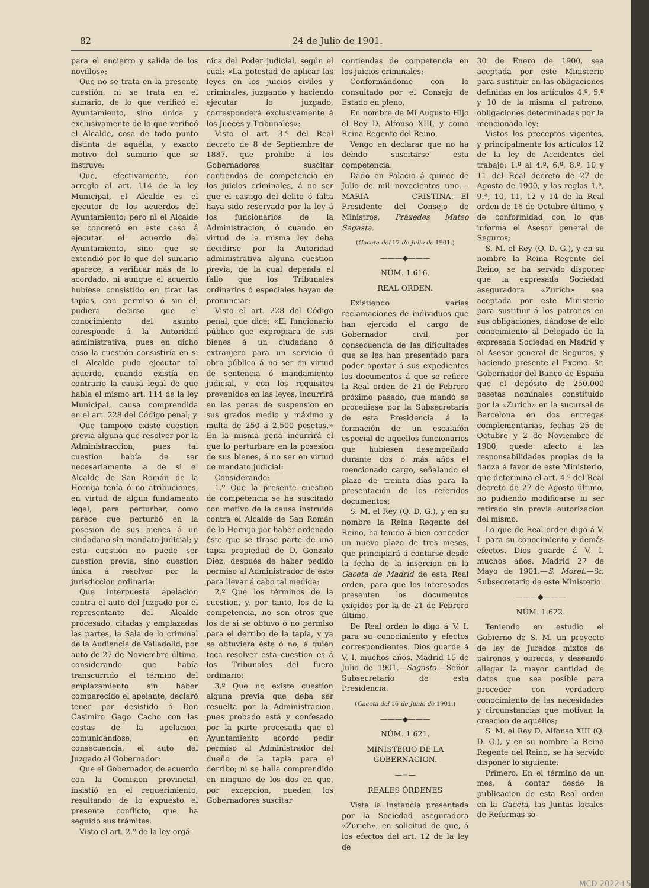82 24 de Julio de 1901.
para el encierro y salida de los novillos»:
Que no se trata en la presente cuestión, ni se trata en el sumario, de lo que verificó el Ayuntamiento, sino única y exclusivamente de lo que verificó el Alcalde, cosa de todo punto distinta de aquélla, y exacto motivo del sumario que se instruye:
Que, efectivamente, con arreglo al art. 114 de la ley Municipal, el Alcalde es el ejecutor de los acuerdos del Ayuntamiento; pero ni el Alcalde se concretó en este caso á ejecutar el acuerdo del Ayuntamiento, sino que se extendió por lo que del sumario aparece, á verificar más de lo acordado, ni aunque el acuerdo hubiese consistido en tirar las tapias, con permiso ó sin él, pudiera decirse que el conocimiento del asunto coresponde á la Autoridad administrativa, pues en dicho caso la cuestión consistiría en si el Alcalde pudo ejecutar tal acuerdo, cuando existía en contrario la causa legal de que habla el mismo art. 114 de la ley Municipal, causa comprendida en el art. 228 del Código penal; y
Que tampoco existe cuestion previa alguna que resolver por la Administraccion, pues tal cuestion había de ser necesariamente la de si el Alcalde de San Román de la Hornija tenía ó no atribuciones, en virtud de algun fundamento legal, para perturbar, como parece que perturbó en la posesion de sus bienes á un ciudadano sin mandato judicial; y esta cuestión no puede ser cuestion previa, sino cuestion única á resolver por la jurisdiccion ordinaria:
Que interpuesta apelacion contra el auto del Juzgado por el representante del Alcalde procesado, citadas y emplazadas las partes, la Sala de lo criminal de la Audiencia de Valladolid, por auto de 27 de Noviembre último, considerando que había transcurrido el término del emplazamiento sin haber comparecido el apelante, declaró tener por desistido á Don Casimiro Gago Cacho con las costas de la apelacion, comunicándose, en consecuencia, el auto del Juzgado al Gobernador:
Que el Gobernador, de acuerdo con la Comision provincial, insistió en el requerimiento, resultando de lo expuesto el presente conflicto, que ha seguido sus trámites.
Visto el art. 2.º de la ley orgá-
nica del Poder judicial, según el cual: «La potestad de aplicar las leyes en los juicios civiles y criminales, juzgando y haciendo ejecutar lo juzgado, corresponderá exclusivamente á los Jueces y Tribunales»:
Visto el art. 3.º del Real decreto de 8 de Septiembre de 1887, que prohibe á los Gobernadores suscitar contiendas de competencia en los juicios criminales, á no ser que el castigo del delito ó falta haya sido reservado por la ley á los funcionarios de la Administracion, ó cuando en virtud de la misma ley deba decidirse por la Autoridad administrativa alguna cuestion previa, de la cual dependa el fallo que los Tribunales ordinarios ó especiales hayan de pronunciar:
Visto el art. 228 del Código penal, que dice: «El funcionario público que expropiara de sus bienes á un ciudadano ó extranjero para un servicio ú obra pública á no ser en virtud de sentencia ó mandamiento judicial, y con los requisitos prevenidos en las leyes, incurrirá en las penas de suspension en sus grados medio y máximo y multa de 250 á 2.500 pesetas.» En la misma pena incurrirá el que lo perturbare en la posesion de sus bienes, á no ser en virtud de mandato judicial:
Considerando:
1.º Que la presente cuestion de competencia se ha suscitado con motivo de la causa instruida contra el Alcalde de San Román de la Hornija por haber ordenado éste que se tirase parte de una tapia propiedad de D. Gonzalo Diez, después de haber pedido permiso al Administrador de éste para llevar á cabo tal medida:
2.º Que los términos de la cuestion, y, por tanto, los de la competencia, no son otros que los de si se obtuvo ó no permiso para el derribo de la tapia, y ya se obtuviera éste ó no, á quien toca resolver esta cuestion es á los Tribunales del fuero ordinario:
3.º Que no existe cuestion alguna previa que deba ser resuelta por la Administracion, pues probado está y confesado por la parte procesada que el Ayuntamiento acordó pedir permiso al Administrador del dueño de la tapia para el derribo; ni se halla comprendido en ninguno de los dos en que, por excepcion, pueden los Gobernadores suscitar
contiendas de competencia en los juicios criminales;
Conformándome con lo consultado por el Consejo de Estado en pleno,
En nombre de Mi Augusto Hijo el Rey D. Alfonso XIII, y como Reina Regente del Reino,
Vengo en declarar que no ha debido suscitarse esta competencia.
Dado en Palacio á quince de Julio de mil novecientos uno.—MARIA CRISTINA.—El Presidente del Consejo de Ministros, Práxedes Mateo Sagasta.
(Gaceta del 17 de Julio de 1901.)
———◆———
NÚM. 1.616.
REAL ORDEN.
Existiendo varias reclamaciones de individuos que han ejercido el cargo de Gobernador civil, por consecuencia de las dificultades que se les han presentado para poder aportar á sus expedientes los documentos á que se refiere la Real orden de 21 de Febrero próximo pasado, que mandó se procediese por la Subsecretaría de esta Presidencia á la formación de un escalafón especial de aquellos funcionarios que hubiesen desempeñado durante dos ó más años el mencionado cargo, señalando el plazo de treinta días para la presentación de los referidos documentos;
S. M. el Rey (Q. D. G.), y en su nombre la Reina Regente del Reino, ha tenido á bien conceder un nuevo plazo de tres meses, que principiará á contarse desde la fecha de la insercion en la Gaceta de Madrid de esta Real orden, para que los interesados presenten los documentos exigidos por la de 21 de Febrero último.
De Real orden lo digo á V. I. para su conocimiento y efectos correspondientes. Dios guarde á V. I. muchos años. Madrid 15 de Julio de 1901.—Sagasta.—Señor Subsecretario de esta Presidencia.
(Gaceta del 16 de Junio de 1901.)
———◆———
NÚM. 1.621.
MINISTERIO DE LA GOBERNACION.
—=—
REALES ÓRDENES
Vista la instancia presentada por la Sociedad aseguradora «Zurich», en solicitud de que, á los efectos del art. 12 de la ley de
30 de Enero de 1900, sea aceptada por este Ministerio para sustituir en las obligaciones definidas en los artículos 4.º, 5.º y 10 de la misma al patrono, obligaciones determinadas por la mencionada ley:
Vistos los preceptos vigentes, y principalmente los artículos 12 de la ley de Accidentes del trabajo; 1.º al 4.º, 6.º, 8.º, 10 y 11 del Real decreto de 27 de Agosto de 1900, y las reglas 1.ª, 9.ª, 10, 11, 12 y 14 de la Real orden de 16 de Octubre último, y de conformidad con lo que informa el Asesor general de Seguros;
S. M. el Rey (Q. D. G.), y en su nombre la Reina Regente del Reino, se ha servido disponer que la expresada Sociedad aseguradora «Zurich» sea aceptada por este Ministerio para sustituir á los patronos en sus obligaciones, dándose de ello conocimiento al Delegado de la expresada Sociedad en Madrid y al Asesor general de Seguros, y haciendo presente al Excmo. Sr. Gobernador del Banco de España que el depósito de 250.000 pesetas nominales constituído por la «Zurich» en la sucursal de Barcelona en dos entregas complementarias, fechas 25 de Octubre y 2 de Noviembre de 1900, quede afecto á las responsabilidades propias de la fianza á favor de este Ministerio, que determina el art. 4.º del Real decreto de 27 de Agosto último, no pudiendo modificarse ni ser retirado sin previa autorizacion del mismo.
Lo que de Real orden digo á V. I. para su conocimiento y demás efectos. Dios guarde á V. I. muchos años. Madrid 27 de Mayo de 1901.—S. Moret.—Sr. Subsecretario de este Ministerio.
———◆———
NÚM. 1.622.
Teniendo en estudio el Gobierno de S. M. un proyecto de ley de Jurados mixtos de patronos y obreros, y deseando allegar la mayor cantidad de datos que sea posible para proceder con verdadero conocimiento de las necesidades y circunstancias que motivan la creacion de aquéllos;
S. M. el Rey D. Alfonso XIII (Q. D. G.), y en su nombre la Reina Regente del Reino, se ha servido disponer lo siguiente:
Primero. En el término de un mes, á contar desde la publicacion de esta Real orden en la Gaceta, las Juntas locales de Reformas so-
MCD 2022-L5